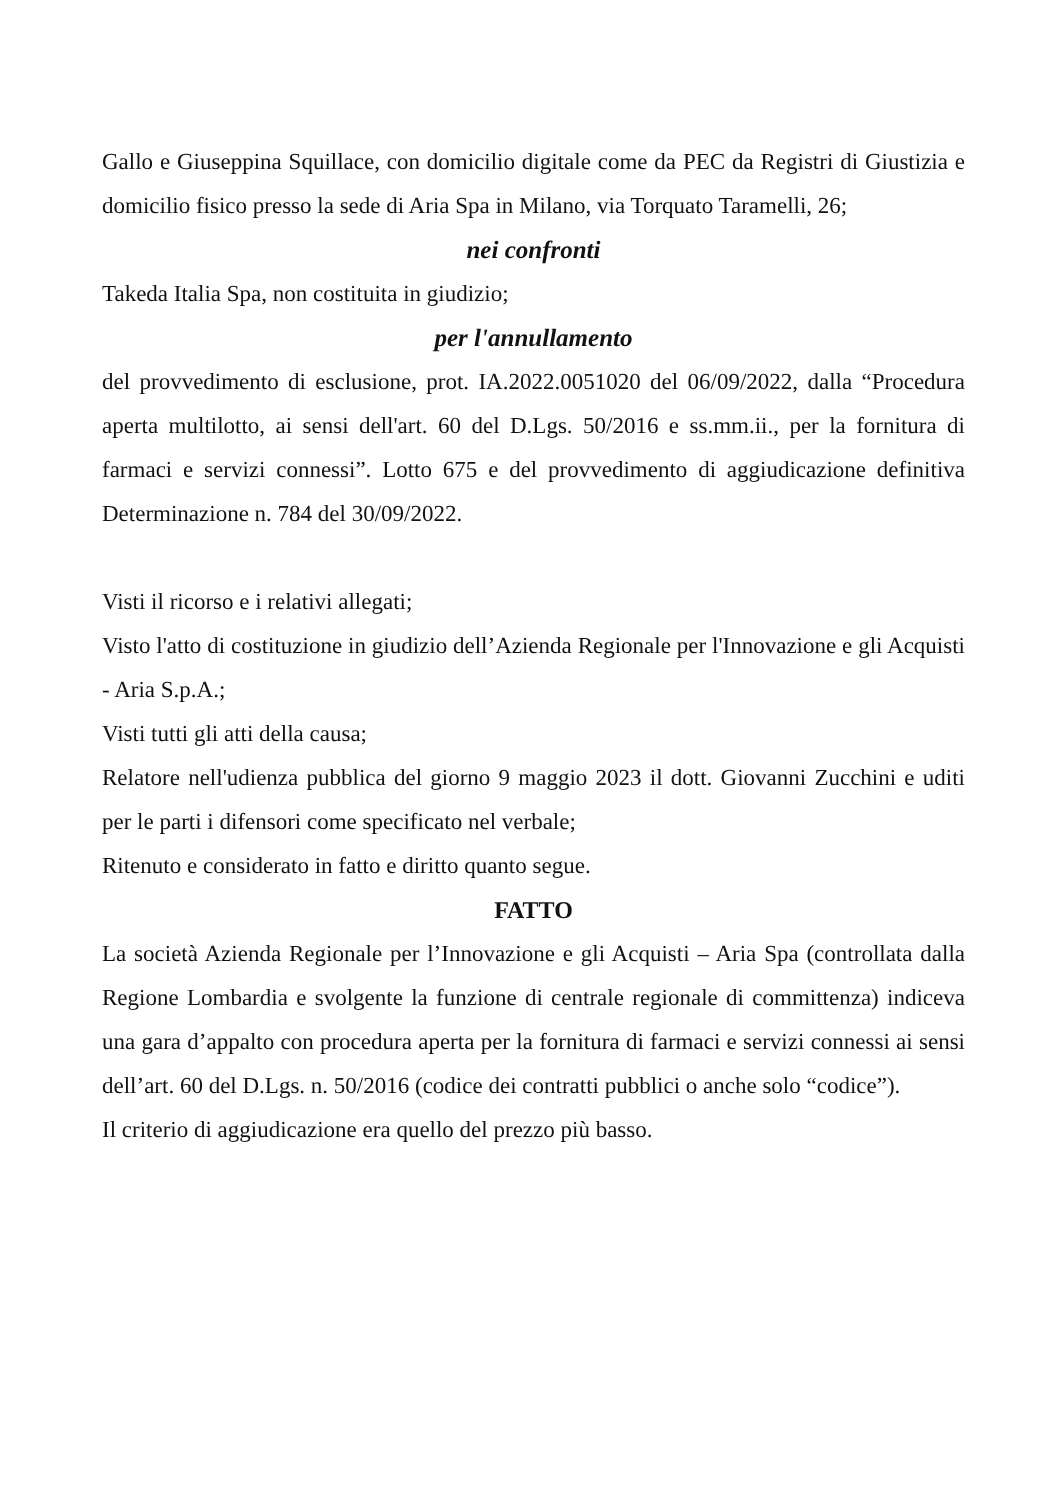Gallo e Giuseppina Squillace, con domicilio digitale come da PEC da Registri di Giustizia e domicilio fisico presso la sede di Aria Spa in Milano, via Torquato Taramelli, 26;
nei confronti
Takeda Italia Spa, non costituita in giudizio;
per l'annullamento
del provvedimento di esclusione, prot. IA.2022.0051020 del 06/09/2022, dalla “Procedura aperta multilotto, ai sensi dell'art. 60 del D.Lgs. 50/2016 e ss.mm.ii., per la fornitura di farmaci e servizi connessi”. Lotto 675 e del provvedimento di aggiudicazione definitiva Determinazione n. 784 del 30/09/2022.
Visti il ricorso e i relativi allegati;
Visto l'atto di costituzione in giudizio dell’Azienda Regionale per l'Innovazione e gli Acquisti - Aria S.p.A.;
Visti tutti gli atti della causa;
Relatore nell'udienza pubblica del giorno 9 maggio 2023 il dott. Giovanni Zucchini e uditi per le parti i difensori come specificato nel verbale;
Ritenuto e considerato in fatto e diritto quanto segue.
FATTO
La società Azienda Regionale per l’Innovazione e gli Acquisti – Aria Spa (controllata dalla Regione Lombardia e svolgente la funzione di centrale regionale di committenza) indiceva una gara d’appalto con procedura aperta per la fornitura di farmaci e servizi connessi ai sensi dell’art. 60 del D.Lgs. n. 50/2016 (codice dei contratti pubblici o anche solo “codice”).
Il criterio di aggiudicazione era quello del prezzo più basso.